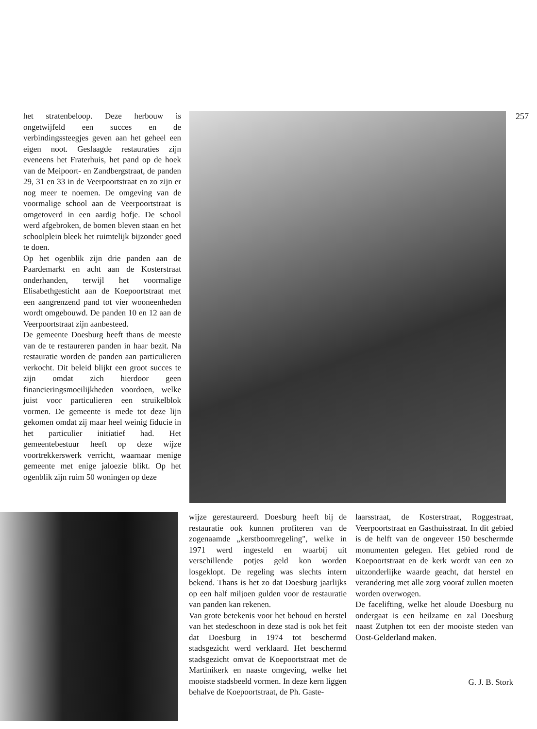het stratenbeloop. Deze herbouw is ongetwijfeld een succes en de verbindingssteegjes geven aan het geheel een eigen noot. Geslaagde restauraties zijn eveneens het Fraterhuis, het pand op de hoek van de Meipoort- en Zandbergstraat, de panden 29, 31 en 33 in de Veerpoortstraat en zo zijn er nog meer te noemen. De omgeving van de voormalige school aan de Veerpoortstraat is omgetoverd in een aardig hofje. De school werd afgebroken, de bomen bleven staan en het schoolplein bleek het ruimtelijk bijzonder goed te doen.
Op het ogenblik zijn drie panden aan de Paardemarkt en acht aan de Kosterstraat onderhanden, terwijl het voormalige Elisabethgesticht aan de Koepoortstraat met een aangrenzend pand tot vier wooneenheden wordt omgebouwd. De panden 10 en 12 aan de Veerpoortstraat zijn aanbesteed.
De gemeente Doesburg heeft thans de meeste van de te restaureren panden in haar bezit. Na restauratie worden de panden aan particulieren verkocht. Dit beleid blijkt een groot succes te zijn omdat zich hierdoor geen financieringsmoeilijkheden voordoen, welke juist voor particulieren een struikelblok vormen. De gemeente is mede tot deze lijn gekomen omdat zij maar heel weinig fiducie in het particulier initiatief had. Het gemeentebestuur heeft op deze wijze voortrekkerswerk verricht, waarnaar menige gemeente met enige jaloezie blikt. Op het ogenblik zijn ruim 50 woningen op deze
257
wijze gerestaureerd. Doesburg heeft bij de restauratie ook kunnen profiteren van de zogenaamde „kerstboomregeling", welke in 1971 werd ingesteld en waarbij uit verschillende potjes geld kon worden losgeklopt. De regeling was slechts intern bekend. Thans is het zo dat Doesburg jaarlijks op een half miljoen gulden voor de restauratie van panden kan rekenen.
Van grote betekenis voor het behoud en herstel van het stedeschoon in deze stad is ook het feit dat Doesburg in 1974 tot beschermd stadsgezicht werd verklaard. Het beschermd stadsgezicht omvat de Koepoortstraat met de Martinikerk en naaste omgeving, welke het mooiste stadsbeeld vormen. In deze kern liggen behalve de Koepoortstraat, de Ph. Gaste-
laarsstraat, de Kosterstraat, Roggestraat, Veerpoortstraat en Gasthuisstraat. In dit gebied is de helft van de ongeveer 150 beschermde monumenten gelegen. Het gebied rond de Koepoortstraat en de kerk wordt van een zo uitzonderlijke waarde geacht, dat herstel en verandering met alle zorg vooraf zullen moeten worden overwogen.
De facelifting, welke het aloude Doesburg nu ondergaat is een heilzame en zal Doesburg naast Zutphen tot een der mooiste steden van Oost-Gelderland maken.
G. J. B. Stork